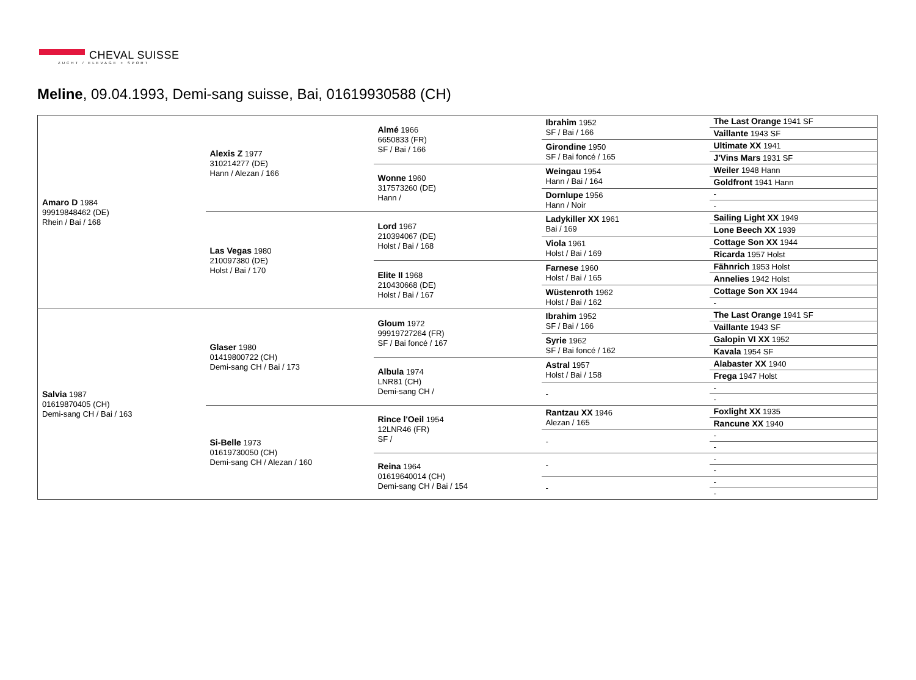CHEVAL SUISSE
ZUCHT / ELEVAGE + SPORT
Meline, 09.04.1993, Demi-sang suisse, Bai, 01619930588 (CH)
| Amaro D 1984 99919848462 (DE) Rhein / Bai / 168 | Alexis Z 1977 310214277 (DE) Hann / Alezan / 166 | Almé 1966 6650833 (FR) SF / Bai / 166 | Ibrahim 1952 SF / Bai / 166 | The Last Orange 1941 SF |
| | | | | Vaillante 1943 SF |
| | | | Girondine 1950 SF / Bai foncé / 165 | Ultimate XX 1941 |
| | | | | J'Vins Mars 1931 SF |
| | | Wonne 1960 317573260 (DE) Hann / | Weingau 1954 Hann / Bai / 164 | Weiler 1948 Hann |
| | | | | Goldfront 1941 Hann |
| | | | Dornlupe 1956 Hann / Noir | - |
| | | | | - |
| | Las Vegas 1980 210097380 (DE) Holst / Bai / 170 | Lord 1967 210394067 (DE) Holst / Bai / 168 | Ladykiller XX 1961 Bai / 169 | Sailing Light XX 1949 |
| | | | | Lone Beech XX 1939 |
| | | | Viola 1961 Holst / Bai / 169 | Cottage Son XX 1944 |
| | | | | Ricarda 1957 Holst |
| | | Elite II 1968 210430668 (DE) Holst / Bai / 167 | Farnese 1960 Holst / Bai / 165 | Fähnrich 1953 Holst |
| | | | | Annelies 1942 Holst |
| | | | Wüstenroth 1962 Holst / Bai / 162 | Cottage Son XX 1944 |
| | | | | - |
| Salvia 1987 01619870405 (CH) Demi-sang CH / Bai / 163 | Glaser 1980 01419800722 (CH) Demi-sang CH / Bai / 173 | Gloum 1972 99919727264 (FR) SF / Bai foncé / 167 | Ibrahim 1952 SF / Bai / 166 | The Last Orange 1941 SF |
| | | | | Vaillante 1943 SF |
| | | | Syrie 1962 SF / Bai foncé / 162 | Galopin VI XX 1952 |
| | | | | Kavala 1954 SF |
| | | Albula 1974 LNR81 (CH) Demi-sang CH / | Astral 1957 Holst / Bai / 158 | Alabaster XX 1940 |
| | | | | Frega 1947 Holst |
| | | | - | - |
| | | | | - |
| | Si-Belle 1973 01619730050 (CH) Demi-sang CH / Alezan / 160 | Rince l'Oeil 1954 12LNR46 (FR) SF / | Rantzau XX 1946 Alezan / 165 | Foxlight XX 1935 |
| | | | | Rancune XX 1940 |
| | | | - | - |
| | | | | - |
| | | Reina 1964 01619640014 (CH) Demi-sang CH / Bai / 154 | - | - |
| | | | | - |
| | | | - | - |
| | | | | - |